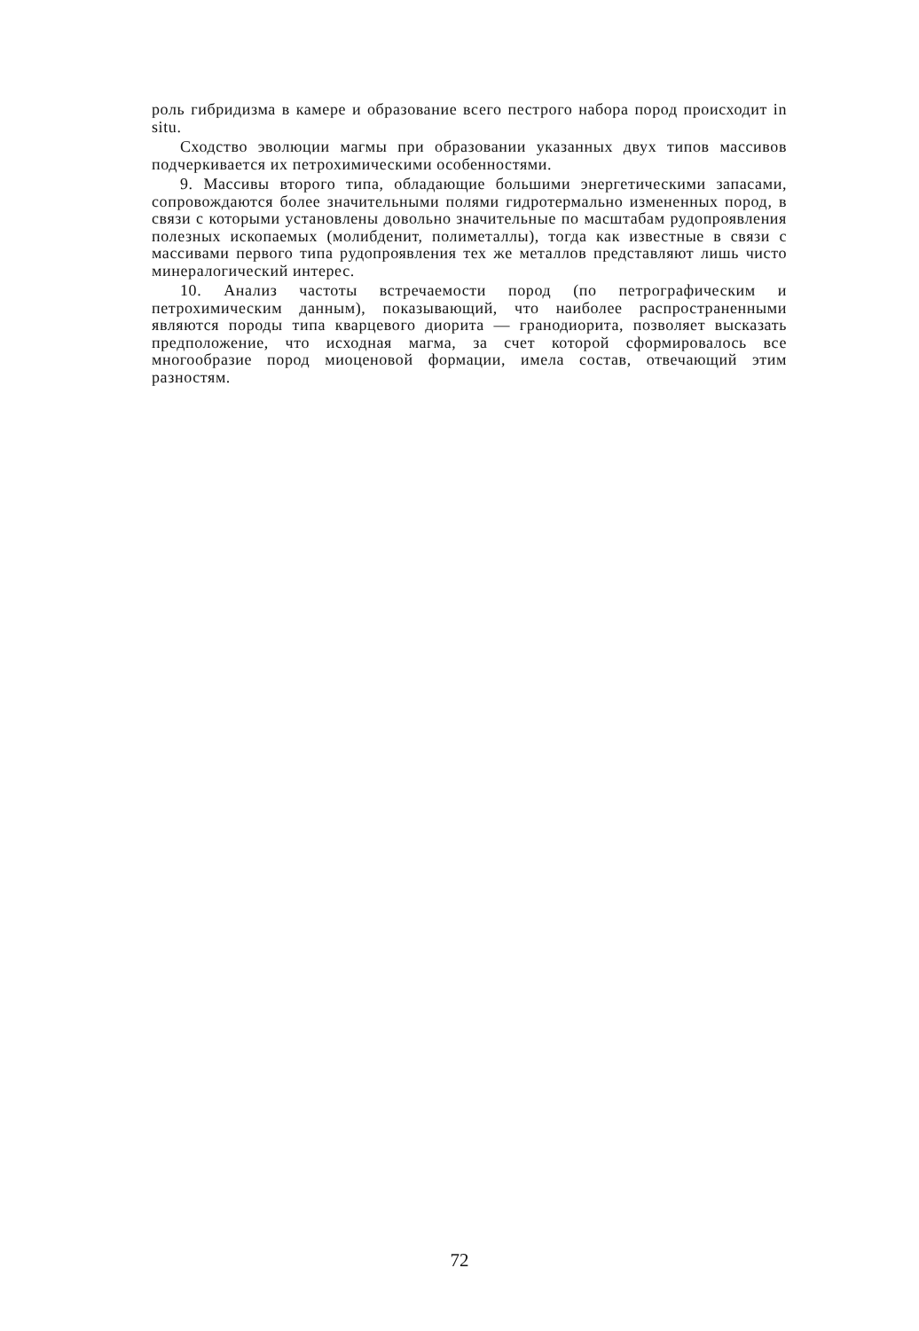роль гибридизма в камере и образование всего пестрого набора пород происходит in situ.
Сходство эволюции магмы при образовании указанных двух типов массивов подчеркивается их петрохимическими особенностями.
9. Массивы второго типа, обладающие большими энергетическими запасами, сопровождаются более значительными полями гидротермально измененных пород, в связи с которыми установлены довольно значительные по масштабам рудопроявления полезных ископаемых (молибденит, полиметаллы), тогда как известные в связи с массивами первого типа рудопроявления тех же металлов представляют лишь чисто минералогический интерес.
10. Анализ частоты встречаемости пород (по петрографическим и петрохимическим данным), показывающий, что наиболее распространенными являются породы типа кварцевого диорита — гранодиорита, позволяет высказать предположение, что исходная магма, за счет которой сформировалось все многообразие пород миоценовой формации, имела состав, отвечающий этим разностям.
72